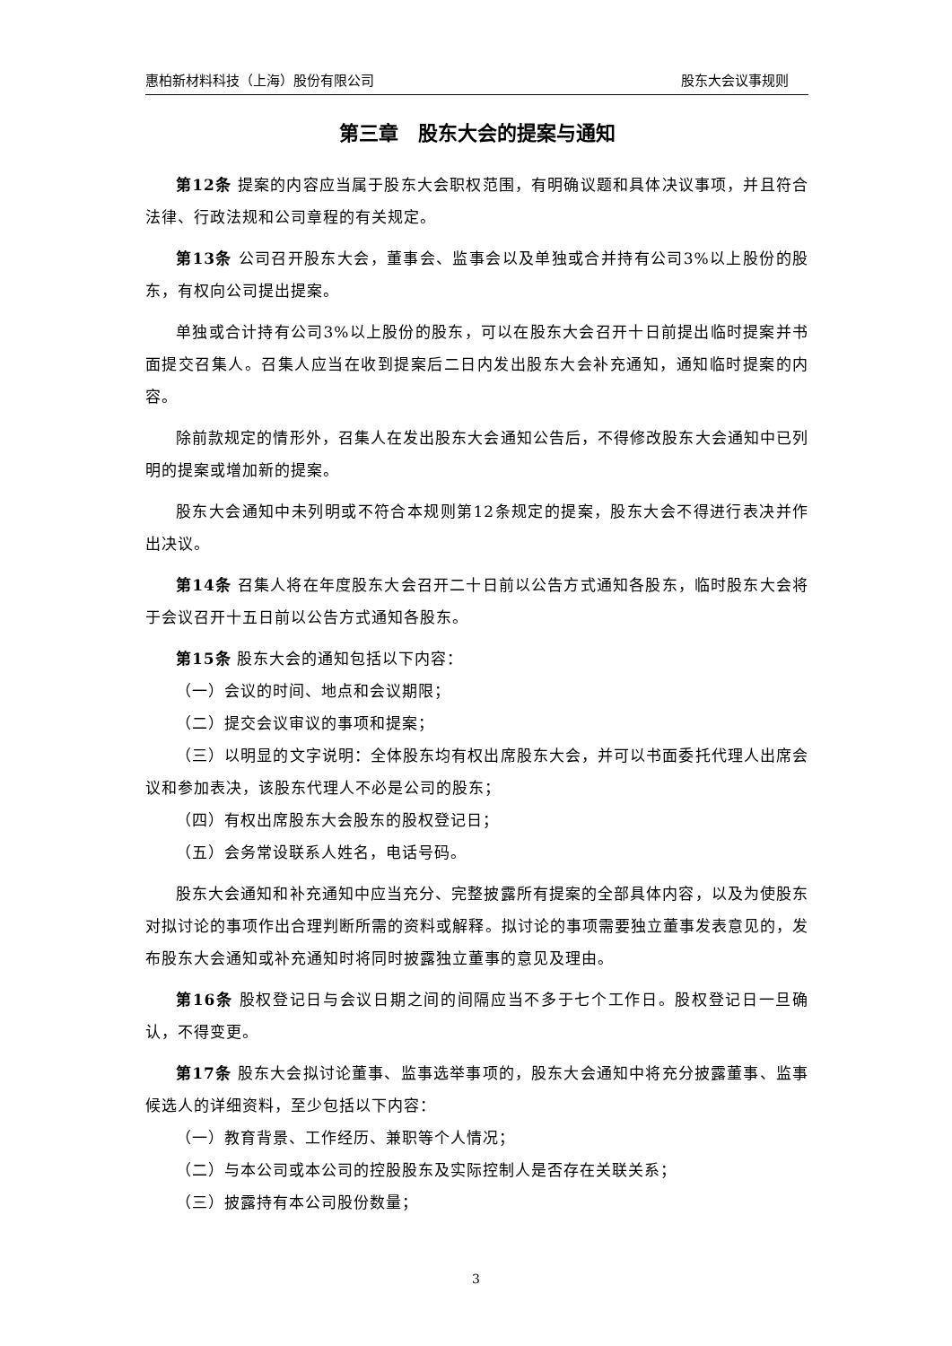惠柏新材料科技（上海）股份有限公司 股东大会议事规则
第三章　股东大会的提案与通知
第12条 提案的内容应当属于股东大会职权范围，有明确议题和具体决议事项，并且符合法律、行政法规和公司章程的有关规定。
第13条 公司召开股东大会，董事会、监事会以及单独或合并持有公司3%以上股份的股东，有权向公司提出提案。
单独或合计持有公司3%以上股份的股东，可以在股东大会召开十日前提出临时提案并书面提交召集人。召集人应当在收到提案后二日内发出股东大会补充通知，通知临时提案的内容。
除前款规定的情形外，召集人在发出股东大会通知公告后，不得修改股东大会通知中已列明的提案或增加新的提案。
股东大会通知中未列明或不符合本规则第12条规定的提案，股东大会不得进行表决并作出决议。
第14条 召集人将在年度股东大会召开二十日前以公告方式通知各股东，临时股东大会将于会议召开十五日前以公告方式通知各股东。
第15条 股东大会的通知包括以下内容：
（一）会议的时间、地点和会议期限；
（二）提交会议审议的事项和提案；
（三）以明显的文字说明：全体股东均有权出席股东大会，并可以书面委托代理人出席会议和参加表决，该股东代理人不必是公司的股东；
（四）有权出席股东大会股东的股权登记日；
（五）会务常设联系人姓名，电话号码。
股东大会通知和补充通知中应当充分、完整披露所有提案的全部具体内容，以及为使股东对拟讨论的事项作出合理判断所需的资料或解释。拟讨论的事项需要独立董事发表意见的，发布股东大会通知或补充通知时将同时披露独立董事的意见及理由。
第16条 股权登记日与会议日期之间的间隔应当不多于七个工作日。股权登记日一旦确认，不得变更。
第17条 股东大会拟讨论董事、监事选举事项的，股东大会通知中将充分披露董事、监事候选人的详细资料，至少包括以下内容：
（一）教育背景、工作经历、兼职等个人情况；
（二）与本公司或本公司的控股股东及实际控制人是否存在关联关系；
（三）披露持有本公司股份数量；
3